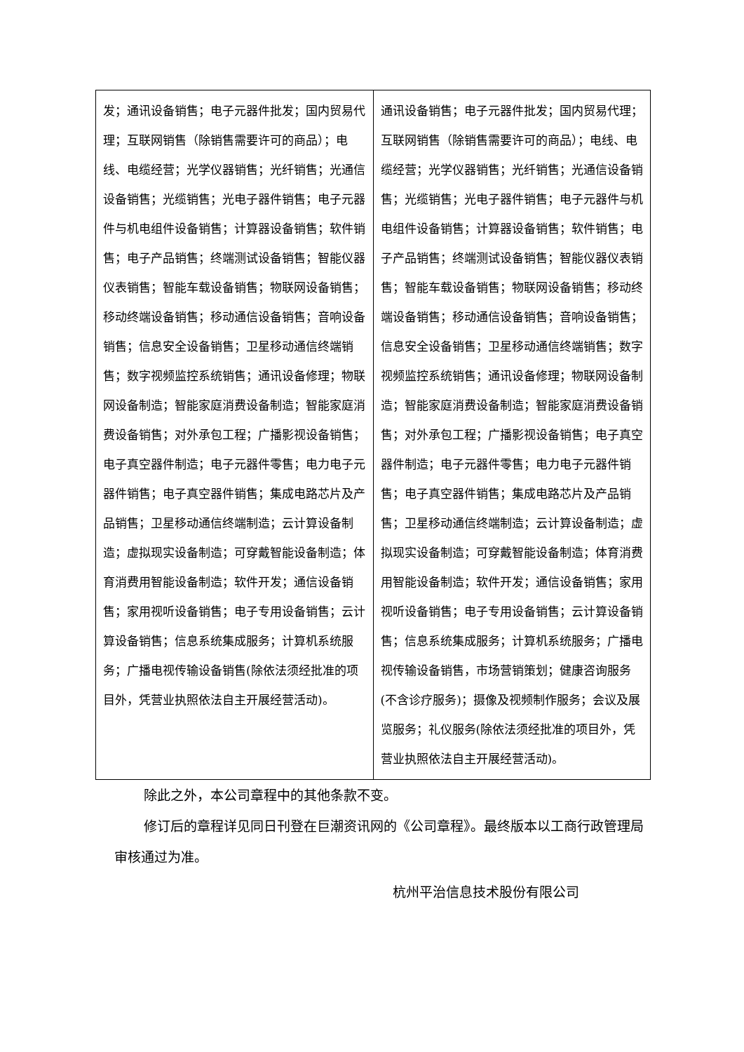| 发；通讯设备销售；电子元器件批发；国内贸易代理；互联网销售（除销售需要许可的商品）；电线、电缆经营；光学仪器销售；光纤销售；光通信设备销售；光缆销售；光电子器件销售；电子元器件与机电组件设备销售；计算器设备销售；软件销售；电子产品销售；终端测试设备销售；智能仪器仪表销售；智能车载设备销售；物联网设备销售；移动终端设备销售；移动通信设备销售；音响设备销售；信息安全设备销售；卫星移动通信终端销售；数字视频监控系统销售；通讯设备修理；物联网设备制造；智能家庭消费设备制造；智能家庭消费设备销售；对外承包工程；广播影视设备销售；电子真空器件制造；电子元器件零售；电力电子元器件销售；电子真空器件销售；集成电路芯片及产品销售；卫星移动通信终端制造；云计算设备制造；虚拟现实设备制造；可穿戴智能设备制造；体育消费用智能设备制造；软件开发；通信设备销售；家用视听设备销售；电子专用设备销售；云计算设备销售；信息系统集成服务；计算机系统服务；广播电视传输设备销售(除依法须经批准的项目外，凭营业执照依法自主开展经营活动)。 | 通讯设备销售；电子元器件批发；国内贸易代理；互联网销售（除销售需要许可的商品）；电线、电缆经营；光学仪器销售；光纤销售；光通信设备销售；光缆销售；光电子器件销售；电子元器件与机电组件设备销售；计算器设备销售；软件销售；电子产品销售；终端测试设备销售；智能仪器仪表销售；智能车载设备销售；物联网设备销售；移动终端设备销售；移动通信设备销售；音响设备销售；信息安全设备销售；卫星移动通信终端销售；数字视频监控系统销售；通讯设备修理；物联网设备制造；智能家庭消费设备制造；智能家庭消费设备销售；对外承包工程；广播影视设备销售；电子真空器件制造；电子元器件零售；电力电子元器件销售；电子真空器件销售；集成电路芯片及产品销售；卫星移动通信终端制造；云计算设备制造；虚拟现实设备制造；可穿戴智能设备制造；体育消费用智能设备制造；软件开发；通信设备销售；家用视听设备销售；电子专用设备销售；云计算设备销售；信息系统集成服务；计算机系统服务；广播电视传输设备销售，市场营销策划；健康咨询服务(不含诊疗服务)；摄像及视频制作服务；会议及展览服务；礼仪服务(除依法须经批准的项目外，凭营业执照依法自主开展经营活动)。 |
除此之外，本公司章程中的其他条款不变。
修订后的章程详见同日刊登在巨潮资讯网的《公司章程》。最终版本以工商行政管理局审核通过为准。
杭州平治信息技术股份有限公司